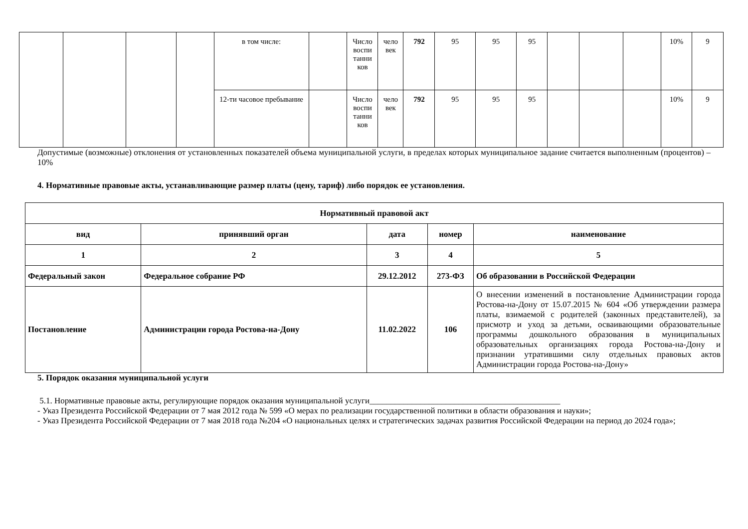| | | | | в том числе: | | Число воспи танни ков | чело век | 792 | 95 | 95 | 95 | | | | 10% | 9 |
| | | | | 12-ти часовое пребывание | | Число воспи танни ков | чело век | 792 | 95 | 95 | 95 | | | | 10% | 9 |
Допустимые (возможные) отклонения от установленных показателей объема муниципальной услуги, в пределах которых муниципальное задание считается выполненным (процентов) – 10%
4. Нормативные правовые акты, устанавливающие размер платы (цену, тариф) либо порядок ее установления.
| Нормативный правовой акт | | | | |
| --- | --- | --- | --- | --- |
| вид | принявший орган | дата | номер | наименование |
| 1 | 2 | 3 | 4 | 5 |
| Федеральный закон | Федеральное собрание РФ | 29.12.2012 | 273-ФЗ | Об образовании в Российской Федерации |
| Постановление | Администрации города Ростова-на-Дону | 11.02.2022 | 106 | О внесении изменений в постановление Администрации города Ростова-на-Дону от 15.07.2015 № 604 «Об утверждении размера платы, взимаемой с родителей (законных представителей), за присмотр и уход за детьми, осваивающими образовательные программы дошкольного образования в муниципальных образовательных организациях города Ростова-на-Дону и признании утратившими силу отдельных правовых актов Администрации города Ростова-на-Дону» |
5. Порядок оказания муниципальной услуги
5.1. Нормативные правовые акты, регулирующие порядок оказания муниципальной услуги_____________________________________________
- Указ Президента Российской Федерации от 7 мая 2012 года № 599 «О мерах по реализации государственной политики в области образования и науки»;
- Указ Президента Российской Федерации от 7 мая 2018 года №204 «О национальных целях и стратегических задачах развития Российской Федерации на период до 2024 года»;